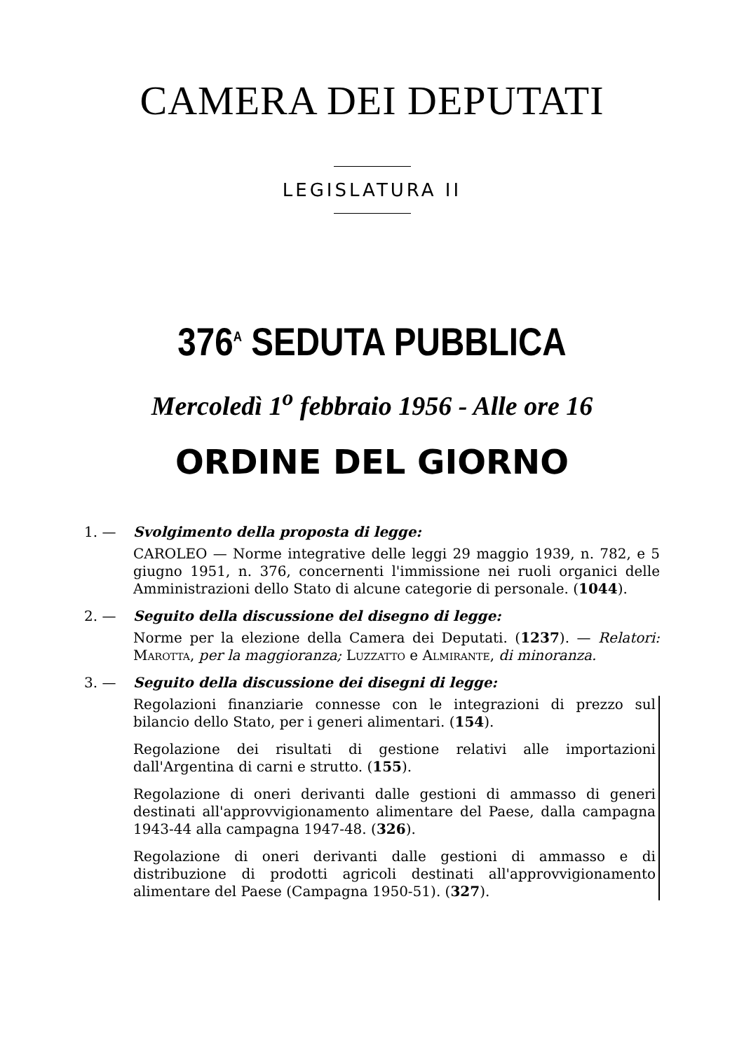CAMERA DEI DEPUTATI
LEGISLATURA II
376<sup>A</sup> SEDUTA PUBBLICA
Mercoledì 1<sup>o</sup> febbraio 1956 - Alle ore 16
ORDINE DEL GIORNO
1. — Svolgimento della proposta di legge:
CAROLEO — Norme integrative delle leggi 29 maggio 1939, n. 782, e 5 giugno 1951, n. 376, concernenti l'immissione nei ruoli organici delle Amministrazioni dello Stato di alcune categorie di personale. (1044).
2. — Seguito della discussione del disegno di legge:
Norme per la elezione della Camera dei Deputati. (1237). — Relatori: Marotta, per la maggioranza; Luzzatto e Almirante, di minoranza.
3. — Seguito della discussione dei disegni di legge:
Regolazioni finanziarie connesse con le integrazioni di prezzo sul bilancio dello Stato, per i generi alimentari. (154).
Regolazione dei risultati di gestione relativi alle importazioni dall'Argentina di carni e strutto. (155).
Regolazione di oneri derivanti dalle gestioni di ammasso di generi destinati all'approvvigionamento alimentare del Paese, dalla campagna 1943-44 alla campagna 1947-48. (326).
Regolazione di oneri derivanti dalle gestioni di ammasso e di distribuzione di prodotti agricoli destinati all'approvvigionamento alimentare del Paese (Campagna 1950-51). (327).